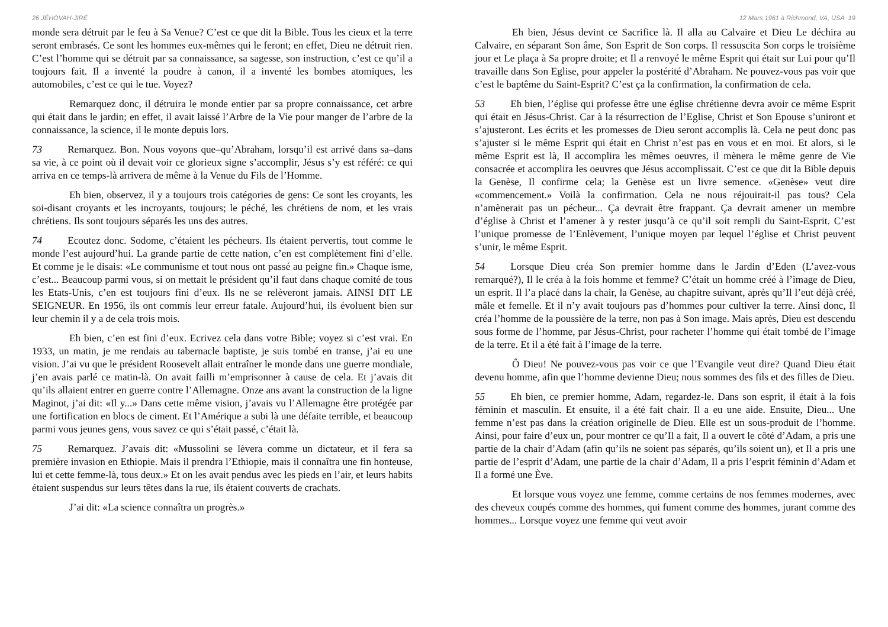26 JÉHOVAH-JIRÉ
monde sera détruit par le feu à Sa Venue? C’est ce que dit la Bible. Tous les cieux et la terre seront embrasés. Ce sont les hommes eux-mêmes qui le feront; en effet, Dieu ne détruit rien. C’est l’homme qui se détruit par sa connaissance, sa sagesse, son instruction, c’est ce qu’il a toujours fait. Il a inventé la poudre à canon, il a inventé les bombes atomiques, les automobiles, c’est ce qui le tue. Voyez?
Remarquez donc, il détruira le monde entier par sa propre connaissance, cet arbre qui était dans le jardin; en effet, il avait laissé l’Arbre de la Vie pour manger de l’arbre de la connaissance, la science, il le monte depuis lors.
73   Remarquez. Bon. Nous voyons que–qu’Abraham, lorsqu’il est arrivé dans sa–dans sa vie, à ce point où il devait voir ce glorieux signe s’accomplir, Jésus s’y est référé: ce qui arriva en ce temps-là arrivera de même à la Venue du Fils de l’Homme.
Eh bien, observez, il y a toujours trois catégories de gens: Ce sont les croyants, les soi-disant croyants et les incroyants, toujours; le péché, les chrétiens de nom, et les vrais chrétiens. Ils sont toujours séparés les uns des autres.
74   Ecoutez donc. Sodome, c’étaient les pécheurs. Ils étaient pervertis, tout comme le monde l’est aujourd’hui. La grande partie de cette nation, c’en est complètement fini d’elle. Et comme je le disais: «Le communisme et tout nous ont passé au peigne fin.» Chaque isme, c’est... Beaucoup parmi vous, si on mettait le président qu’il faut dans chaque comité de tous les Etats-Unis, c’en est toujours fini d’eux. Ils ne se relèveront jamais. AINSI DIT LE SEIGNEUR. En 1956, ils ont commis leur erreur fatale. Aujourd’hui, ils évoluent bien sur leur chemin il y a de cela trois mois.
Eh bien, c’en est fini d’eux. Ecrivez cela dans votre Bible; voyez si c’est vrai. En 1933, un matin, je me rendais au tabernacle baptiste, je suis tombé en transe, j’ai eu une vision. J’ai vu que le président Roosevelt allait entraîner le monde dans une guerre mondiale, j’en avais parlé ce matin-là. On avait failli m’emprisonner à cause de cela. Et j’avais dit qu’ils allaient entrer en guerre contre l’Allemagne. Onze ans avant la construction de la ligne Maginot, j’ai dit: «Il y...» Dans cette même vision, j’avais vu l’Allemagne être protégée par une fortification en blocs de ciment. Et l’Amérique a subi là une défaite terrible, et beaucoup parmi vous jeunes gens, vous savez ce qui s’était passé, c’était là.
75   Remarquez. J’avais dit: «Mussolini se lèvera comme un dictateur, et il fera sa première invasion en Ethiopie. Mais il prendra l’Ethiopie, mais il connaîtra une fin honteuse, lui et cette femme-là, tous deux.» Et on les avait pendus avec les pieds en l’air, et leurs habits étaient suspendus sur leurs têtes dans la rue, ils étaient couverts de crachats.
J’ai dit: «La science connaîtra un progrès.»
12 Mars 1961 à Richmond, VA, USA 19
Eh bien, Jésus devint ce Sacrifice là. Il alla au Calvaire et Dieu Le déchira au Calvaire, en séparant Son âme, Son Esprit de Son corps. Il ressuscita Son corps le troisième jour et Le plaça à Sa propre droite; et Il a renvoyé le même Esprit qui était sur Lui pour qu’Il travaille dans Son Eglise, pour appeler la postérité d’Abraham. Ne pouvez-vous pas voir que c’est le baptême du Saint-Esprit? C’est ça la confirmation, la confirmation de cela.
53   Eh bien, l’église qui professe être une église chrétienne devra avoir ce même Esprit qui était en Jésus-Christ. Car à la résurrection de l’Eglise, Christ et Son Epouse s’uniront et s’ajusteront. Les écrits et les promesses de Dieu seront accomplis là. Cela ne peut donc pas s’ajuster si le même Esprit qui était en Christ n’est pas en vous et en moi. Et alors, si le même Esprit est là, Il accomplira les mêmes oeuvres, il mènera le même genre de Vie consacrée et accomplira les oeuvres que Jésus accomplissait. C’est ce que dit la Bible depuis la Genèse, Il confirme cela; la Genèse est un livre semence. «Genèse» veut dire «commencement.» Voilà la confirmation. Cela ne nous réjouirait-il pas tous? Cela n’amènerait pas un pécheur... Ça devrait être frappant. Ça devrait amener un membre d’église à Christ et l’amener à y rester jusqu’à ce qu’il soit rempli du Saint-Esprit. C’est l’unique promesse de l’Enlèvement, l’unique moyen par lequel l’église et Christ peuvent s’unir, le même Esprit.
54   Lorsque Dieu créa Son premier homme dans le Jardin d’Eden (L’avez-vous remarqué?), Il le créa à la fois homme et femme? C’était un homme créé à l’image de Dieu, un esprit. Il l’a placé dans la chair, la Genèse, au chapitre suivant, après qu’Il l’eut déjà créé, mâle et femelle. Et il n’y avait toujours pas d’hommes pour cultiver la terre. Ainsi donc, Il créa l’homme de la poussière de la terre, non pas à Son image. Mais après, Dieu est descendu sous forme de l’homme, par Jésus-Christ, pour racheter l’homme qui était tombé de l’image de la terre. Et il a été fait à l’image de la terre.
Ô Dieu! Ne pouvez-vous pas voir ce que l’Evangile veut dire? Quand Dieu était devenu homme, afin que l’homme devienne Dieu; nous sommes des fils et des filles de Dieu.
55   Eh bien, ce premier homme, Adam, regardez-le. Dans son esprit, il était à la fois féminin et masculin. Et ensuite, il a été fait chair. Il a eu une aide. Ensuite, Dieu... Une femme n’est pas dans la création originelle de Dieu. Elle est un sous-produit de l’homme. Ainsi, pour faire d’eux un, pour montrer ce qu’Il a fait, Il a ouvert le côté d’Adam, a pris une partie de la chair d’Adam (afin qu’ils ne soient pas séparés, qu’ils soient un), et Il a pris une partie de l’esprit d’Adam, une partie de la chair d’Adam, Il a pris l’esprit féminin d’Adam et Il a formé une Ève.
Et lorsque vous voyez une femme, comme certains de nos femmes modernes, avec des cheveux coupés comme des hommes, qui fument comme des hommes, jurant comme des hommes... Lorsque voyez une femme qui veut avoir